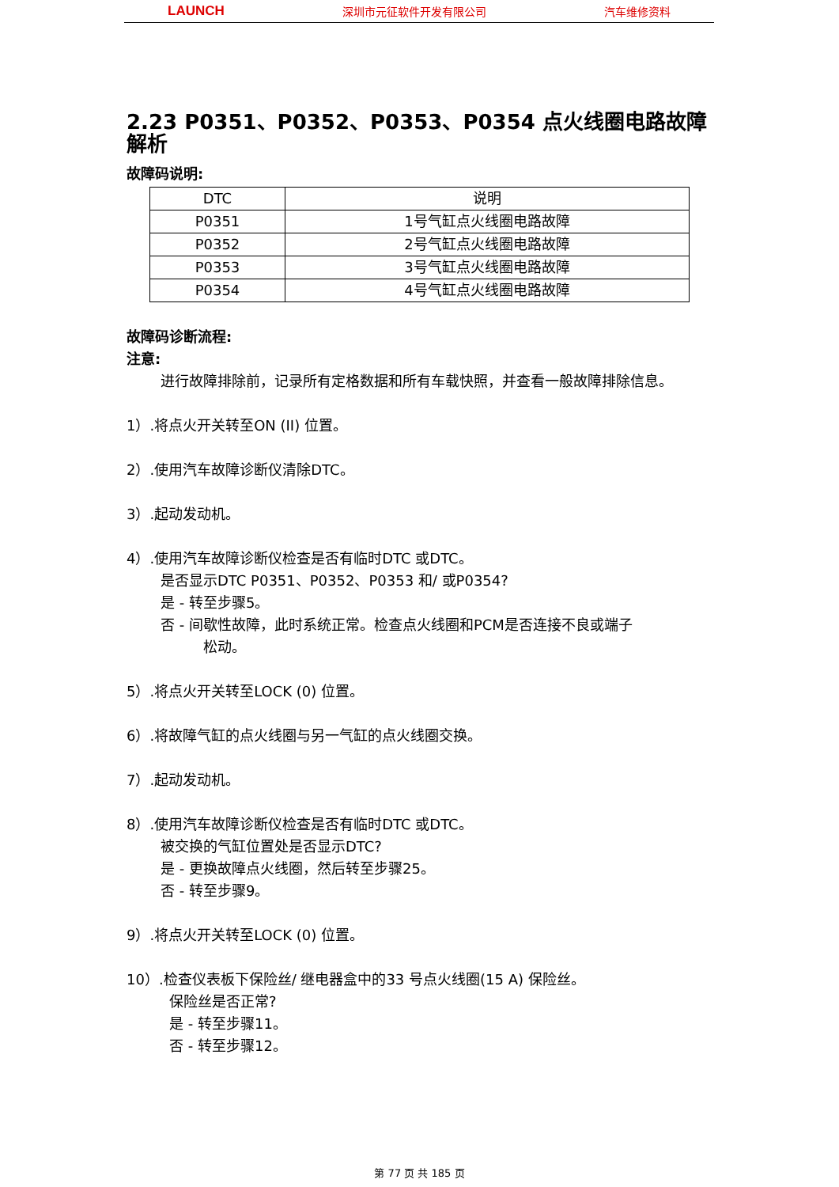LAUNCH 深圳市元征软件开发有限公司 汽车维修资料
2.23 P0351、P0352、P0353、P0354 点火线圈电路故障解析
故障码说明:
| DTC | 说明 |
| --- | --- |
| P0351 | 1号气缸点火线圈电路故障 |
| P0352 | 2号气缸点火线圈电路故障 |
| P0353 | 3号气缸点火线圈电路故障 |
| P0354 | 4号气缸点火线圈电路故障 |
故障码诊断流程:
注意:
进行故障排除前，记录所有定格数据和所有车载快照，并查看一般故障排除信息。
1）.将点火开关转至ON (II) 位置。
2）.使用汽车故障诊断仪清除DTC。
3）.起动发动机。
4）.使用汽车故障诊断仪检查是否有临时DTC 或DTC。
是否显示DTC P0351、P0352、P0353 和/ 或P0354?
是 - 转至步骤5。
否 - 间歇性故障，此时系统正常。检查点火线圈和PCM是否连接不良或端子
松动。
5）.将点火开关转至LOCK (0) 位置。
6）.将故障气缸的点火线圈与另一气缸的点火线圈交换。
7）.起动发动机。
8）.使用汽车故障诊断仪检查是否有临时DTC 或DTC。
被交换的气缸位置处是否显示DTC?
是 - 更换故障点火线圈，然后转至步骤25。
否 - 转至步骤9。
9）.将点火开关转至LOCK (0) 位置。
10）.检查仪表板下保险丝/ 继电器盒中的33 号点火线圈(15 A) 保险丝。
保险丝是否正常?
是 - 转至步骤11。
否 - 转至步骤12。
第 77 页 共 185 页